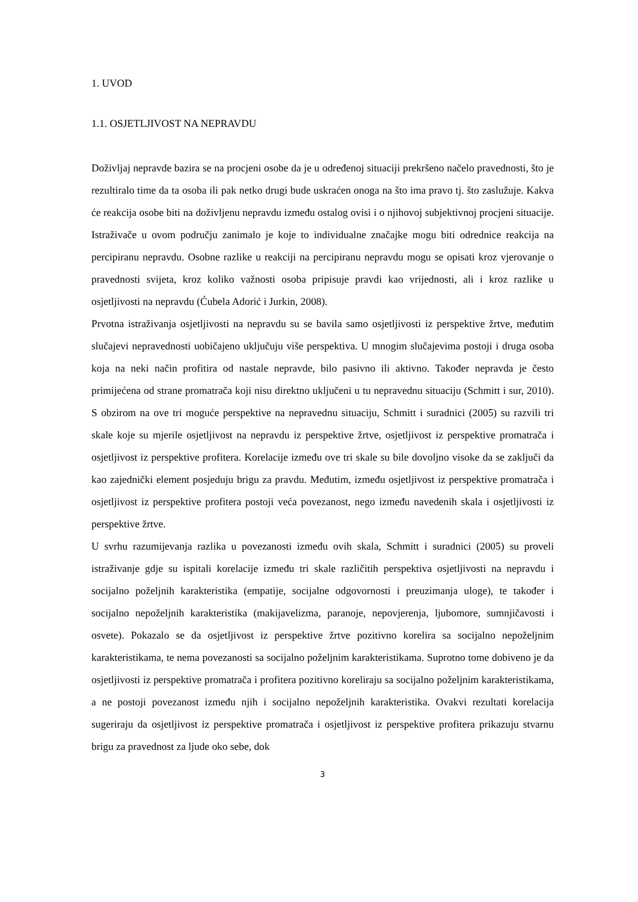1. UVOD
1.1. OSJETLJIVOST NA NEPRAVDU
Doživljaj nepravde bazira se na procjeni osobe da je u određenoj situaciji prekršeno načelo pravednosti, što je rezultiralo time da ta osoba ili pak netko drugi bude uskraćen onoga na što ima pravo tj. što zaslužuje. Kakva će reakcija osobe biti na doživljenu nepravdu između ostalog ovisi i o njihovoj subjektivnoj procjeni situacije. Istraživače u ovom području zanimalo je koje to individualne značajke mogu biti odrednice reakcija na percipiranu nepravdu. Osobne razlike u reakciji na percipiranu nepravdu mogu se opisati kroz vjerovanje o pravednosti svijeta, kroz koliko važnosti osoba pripisuje pravdi kao vrijednosti, ali i kroz razlike u osjetljivosti na nepravdu (Ćubela Adorić i Jurkin, 2008).
Prvotna istraživanja osjetljivosti na nepravdu su se bavila samo osjetljivosti iz perspektive žrtve, međutim slučajevi nepravednosti uobičajeno uključuju više perspektiva. U mnogim slučajevima postoji i druga osoba koja na neki način profitira od nastale nepravde, bilo pasivno ili aktivno. Također nepravda je često primijećena od strane promatrača koji nisu direktno uključeni u tu nepravednu situaciju (Schmitt i sur, 2010). S obzirom na ove tri moguće perspektive na nepravednu situaciju, Schmitt i suradnici (2005) su razvili tri skale koje su mjerile osjetljivost na nepravdu iz perspektive žrtve, osjetljivost iz perspektive promatrača i osjetljivost iz perspektive profitera. Korelacije između ove tri skale su bile dovoljno visoke da se zaključi da kao zajednički element posjeduju brigu za pravdu. Međutim, između osjetljivost iz perspektive promatrača i osjetljivost iz perspektive profitera postoji veća povezanost, nego između navedenih skala i osjetljivosti iz perspektive žrtve.
U svrhu razumijevanja razlika u povezanosti između ovih skala, Schmitt i suradnici (2005) su proveli istraživanje gdje su ispitali korelacije između tri skale različitih perspektiva osjetljivosti na nepravdu i socijalno poželjnih karakteristika (empatije, socijalne odgovornosti i preuzimanja uloge), te također i socijalno nepoželjnih karakteristika (makijavelizma, paranoje, nepovjerenja, ljubomore, sumnjičavosti i osvete). Pokazalo se da osjetljivost iz perspektive žrtve pozitivno korelira sa socijalno nepoželjnim karakteristikama, te nema povezanosti sa socijalno poželjnim karakteristikama. Suprotno tome dobiveno je da osjetljivosti iz perspektive promatrača i profitera pozitivno koreliraju sa socijalno poželjnim karakteristikama, a ne postoji povezanost između njih i socijalno nepoželjnih karakteristika. Ovakvi rezultati korelacija sugeriraju da osjetljivost iz perspektive promatrača i osjetljivost iz perspektive profitera prikazuju stvarnu brigu za pravednost za ljude oko sebe, dok
3